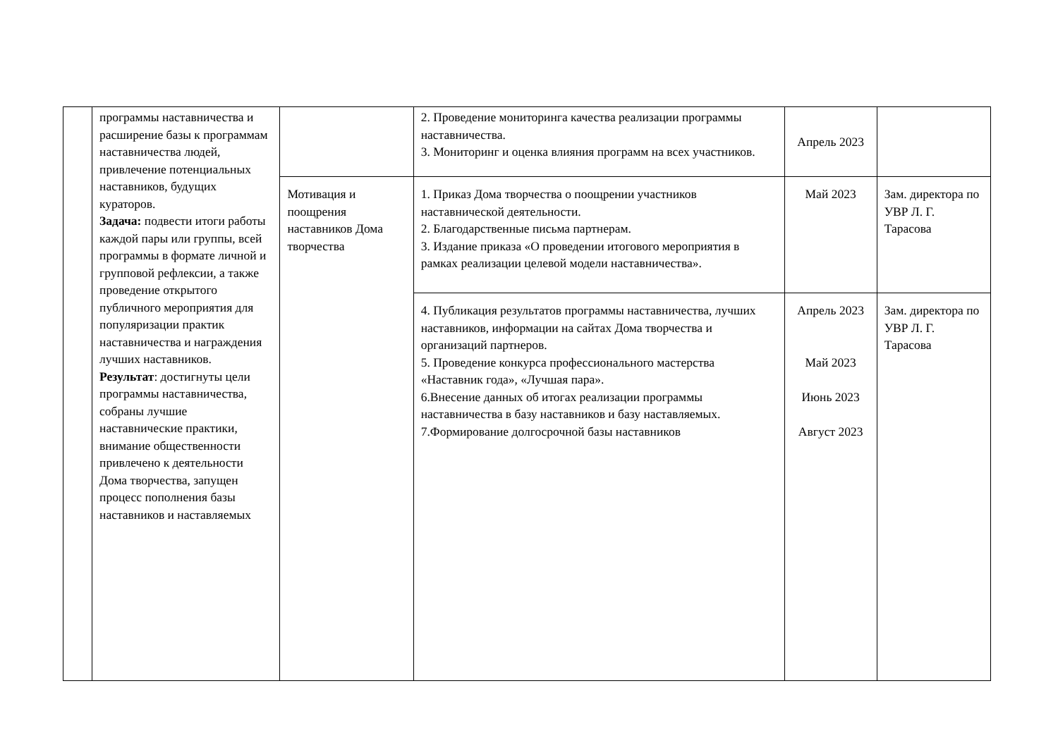| | программы наставничества и расширение базы к программам наставничества людей, привлечение потенциальных наставников, будущих кураторов. Задача: подвести итоги работы каждой пары или группы, всей программы в формате личной и групповой рефлексии, а также проведение открытого публичного мероприятия для популяризации практик наставничества и награждения лучших наставников. Результат : достигнуты цели программы наставничества, собраны лучшие наставнические практики, внимание общественности привлечено к деятельности Дома творчества, запущен процесс пополнения базы наставников и наставляемых | | 2. Проведение мониторинга качества реализации программы наставничества. 3. Мониторинг и оценка влияния программ на всех участников. | Апрель 2023 | |
| | | Мотивация и поощрения наставников Дома творчества | 1. Приказ Дома творчества о поощрении участников наставнической деятельности. 2. Благодарственные письма партнерам. 3. Издание приказа «О проведении итогового мероприятия в рамках реализации целевой модели наставничества». | Май 2023 | Зам. директора по УВР Л. Г. Тарасова |
| | | | 4. Публикация результатов программы наставничества, лучших наставников, информации на сайтах Дома творчества и организаций партнеров. 5. Проведение конкурса профессионального мастерства «Наставник года», «Лучшая пара». 6.Внесение данных об итогах реализации программы наставничества в базу наставников и базу наставляемых. 7.Формирование долгосрочной базы наставников | Апрель 2023 Май 2023 Июнь 2023 Август 2023 | Зам. директора по УВР Л. Г. Тарасова |